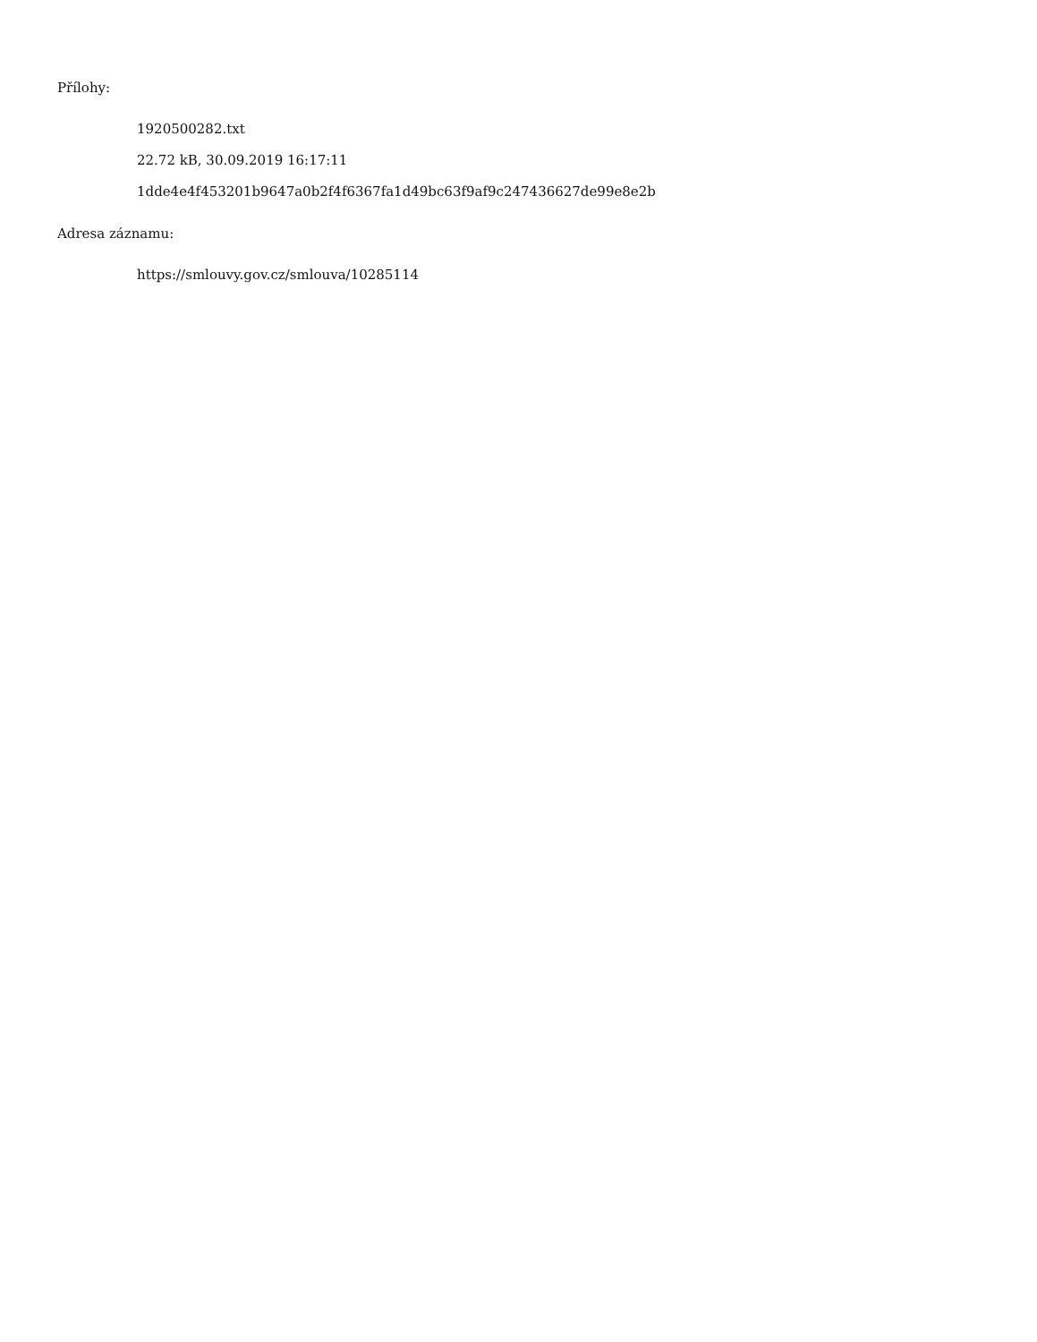Přílohy:
1920500282.txt
22.72 kB, 30.09.2019 16:17:11
1dde4e4f453201b9647a0b2f4f6367fa1d49bc63f9af9c247436627de99e8e2b
Adresa záznamu:
https://smlouvy.gov.cz/smlouva/10285114